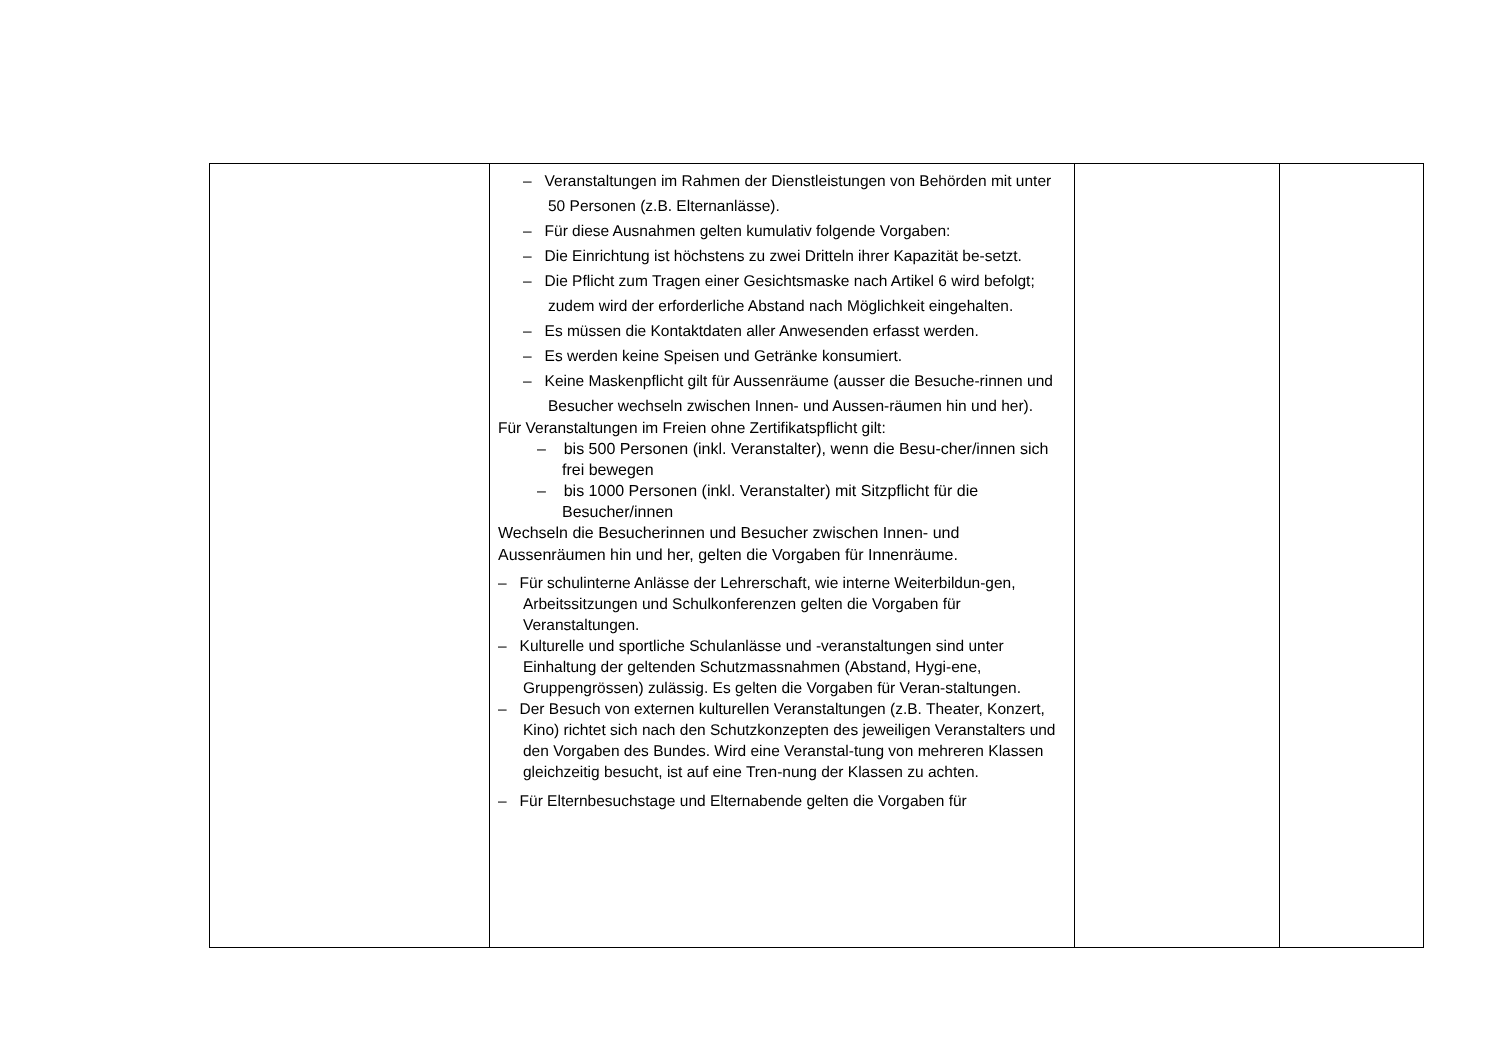| | – Veranstaltungen im Rahmen der Dienstleistungen von Behörden mit unter 50 Personen (z.B. Elternanlässe). – Für diese Ausnahmen gelten kumulativ folgende Vorgaben: – Die Einrichtung ist höchstens zu zwei Dritteln ihrer Kapazität be-setzt. – Die Pflicht zum Tragen einer Gesichtsmaske nach Artikel 6 wird befolgt; zudem wird der erforderliche Abstand nach Möglichkeit eingehalten. – Es müssen die Kontaktdaten aller Anwesenden erfasst werden. – Es werden keine Speisen und Getränke konsumiert. – Keine Maskenpflicht gilt für Aussenräume (ausser die Besuche-rinnen und Besucher wechseln zwischen Innen- und Aussen-räumen hin und her). Für Veranstaltungen im Freien ohne Zertifikatspflicht gilt: – bis 500 Personen (inkl. Veranstalter), wenn die Besu-cher/innen sich frei bewegen – bis 1000 Personen (inkl. Veranstalter) mit Sitzpflicht für die Besucher/innen Wechseln die Besucherinnen und Besucher zwischen Innen- und Aussenräumen hin und her, gelten die Vorgaben für Innenräume. – Für schulinterne Anlässe der Lehrerschaft, wie interne Weiterbildun-gen, Arbeitssitzungen und Schulkonferenzen gelten die Vorgaben für Veranstaltungen. – Kulturelle und sportliche Schulanlässe und -veranstaltungen sind unter Einhaltung der geltenden Schutzmassnahmen (Abstand, Hygi-ene, Gruppengrössen) zulässig. Es gelten die Vorgaben für Veran-staltungen. – Der Besuch von externen kulturellen Veranstaltungen (z.B. Theater, Konzert, Kino) richtet sich nach den Schutzkonzepten des jeweiligen Veranstalters und den Vorgaben des Bundes. Wird eine Veranstal-tung von mehreren Klassen gleichzeitig besucht, ist auf eine Tren-nung der Klassen zu achten. – Für Elternbesuchstage und Elternabende gelten die Vorgaben für | | |